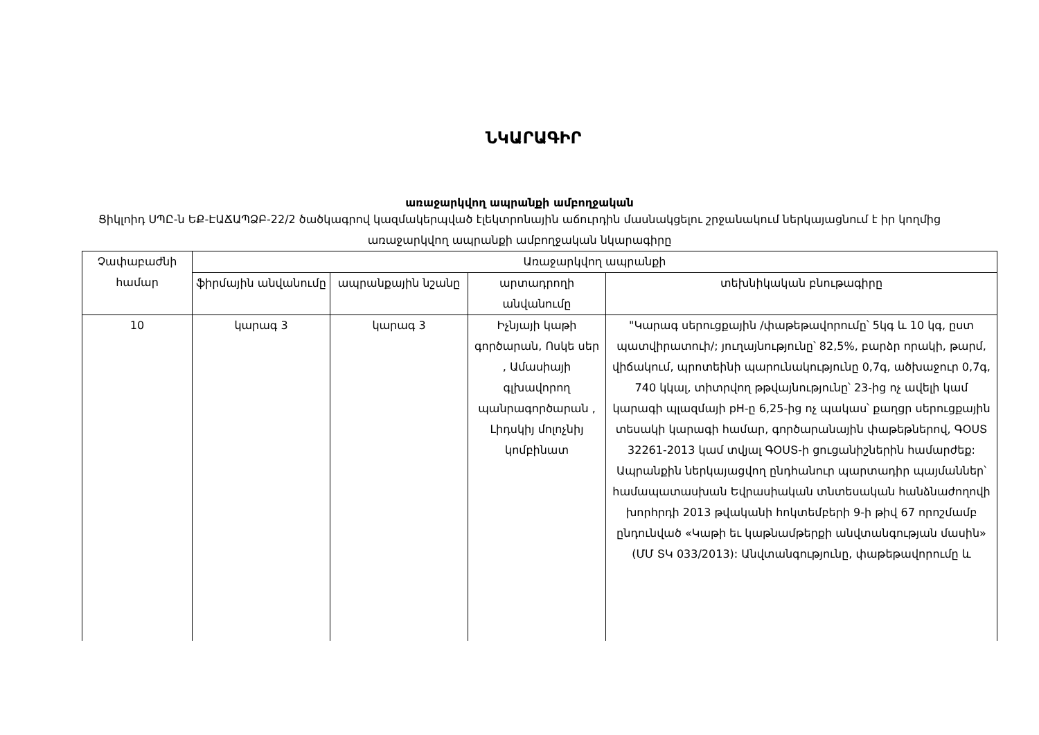ՆԿԱՐԱԳԻՐ
առաջարկվող ապրանքի ամբողջական
Ցիկլոիդ ՍՊԸ-ն ԵՔ-ԷԱՃԱՊՁԲ-22/2 ծածկագրով կազմակերպված էլեկտրոնային աճուրդին մասնակցելու շրջանակում ներկայացնում է իր կողմից առաջարկվող ապրանքի ամբողջական նկարագիրը
| Չափաբաժնի համար | Առաջարկվող ապրանքի | | | |
| --- | --- | --- | --- | --- |
| | ֆիրմային անվանումը | ապրանքային նշանը | արտադրողի անվանումը | տեխնիկական բնութագիրը |
| 10 | կարագ 3 | կարագ 3 | Իչնյայի կաթի գործարան, Ոսկե սեր , Ամասիայի գլխավորող պանրագործարան , Լիդսկիյ մոլոչնիյ կոմբինատ | "Կարագ սերուցքային /փաթեթավորումը՝ 5կգ և 10 կգ, ըստ պատվիրատուի/; յուղայնությունը՝ 82,5%, բարձր որակի, թարմ, վիճակում, պրոտեինի պարունակությունը 0,7գ, ածխաջուր 0,7գ, 740 կկալ, տիտրվող թթվայնությունը՝ 23-ից ոչ ավելի կամ կարագի պլազմայի pH-ը 6,25-ից ոչ պակաս՝ քաղցր սերուցքային տեսակի կարագի համար, գործարանային փաթեթներով, ԳՕՍՏ 32261-2013 կամ տվյալ ԳՕՍՏ-ի ցուցանիշներին համարժեք: Ապրանքին ներկայացվող ընդհանուր պարտադիր պայմաններ՝ համապատասխան Եվրասիական տնտեսական հանձնաժողովի խորհրդի 2013 թվականի հոկտեմբերի 9-ի թիվ 67 որոշմամբ ընդունված «Կաթի եւ կաթնամթերքի անվտանգության մասին» (ՄՄ ՏԿ 033/2013): Անվտանգությունը, փաթեթավորումը և |